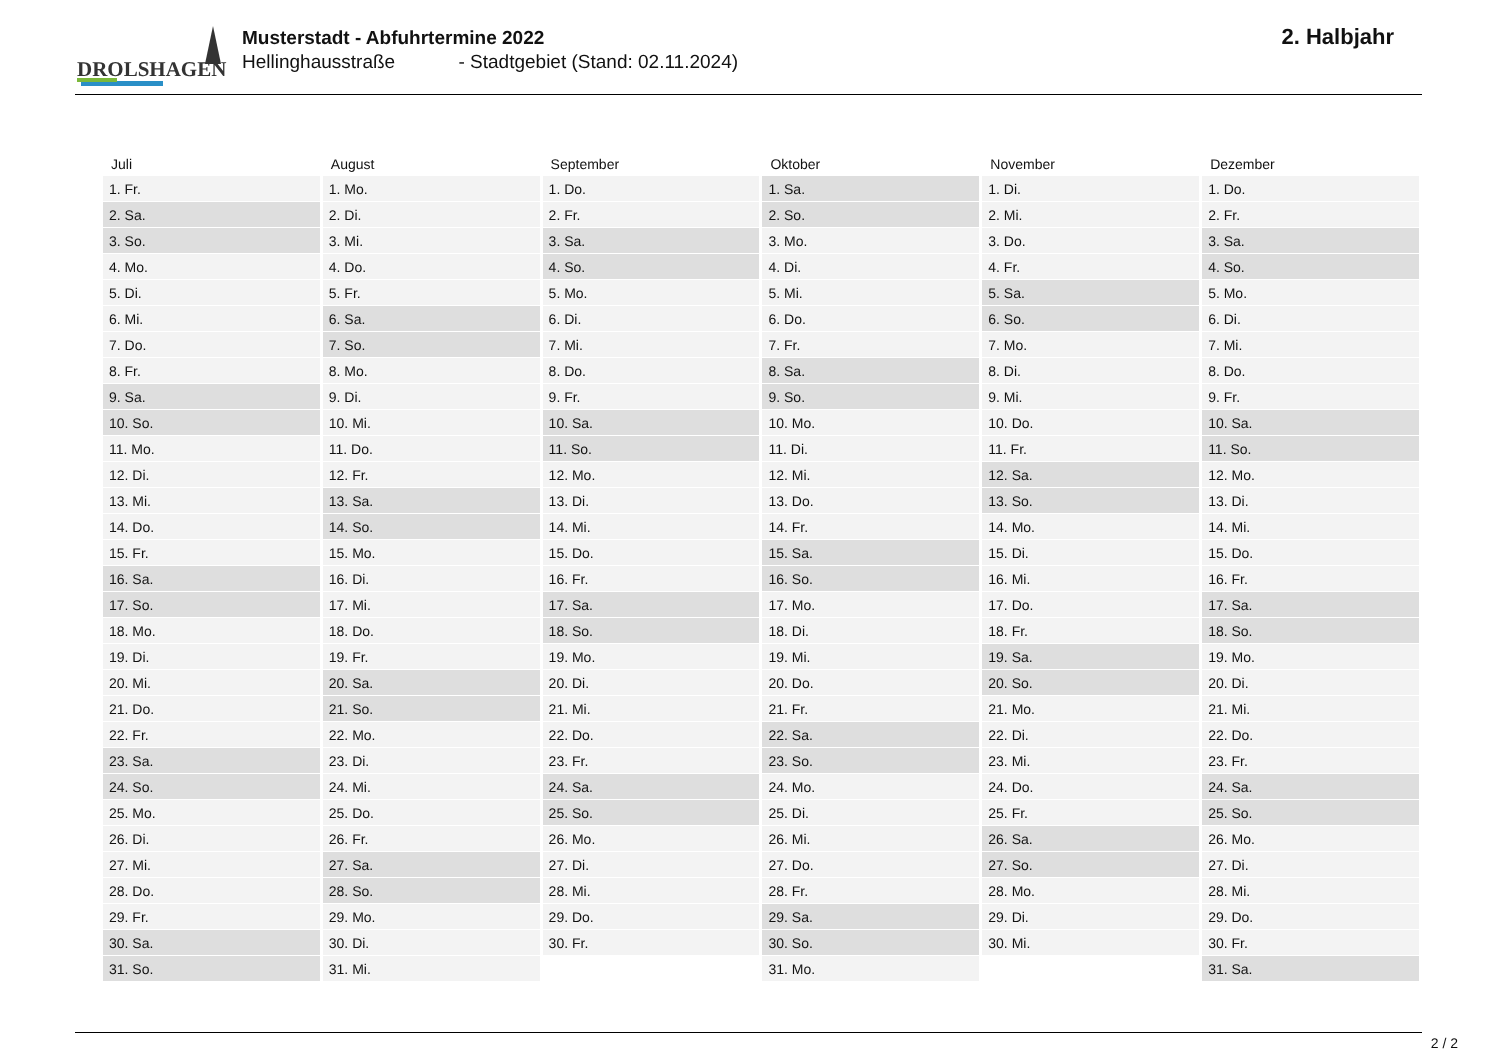DROLSHAGEN
Musterstadt - Abfuhrtermine 2022
Hellinghausstraße - Stadtgebiet (Stand: 02.11.2024)
2. Halbjahr
| Juli | August | September | Oktober | November | Dezember |
| --- | --- | --- | --- | --- | --- |
| 1. Fr. | 1. Mo. | 1. Do. | 1. Sa. | 1. Di. | 1. Do. |
| 2. Sa. | 2. Di. | 2. Fr. | 2. So. | 2. Mi. | 2. Fr. |
| 3. So. | 3. Mi. | 3. Sa. | 3. Mo. | 3. Do. | 3. Sa. |
| 4. Mo. | 4. Do. | 4. So. | 4. Di. | 4. Fr. | 4. So. |
| 5. Di. | 5. Fr. | 5. Mo. | 5. Mi. | 5. Sa. | 5. Mo. |
| 6. Mi. | 6. Sa. | 6. Di. | 6. Do. | 6. So. | 6. Di. |
| 7. Do. | 7. So. | 7. Mi. | 7. Fr. | 7. Mo. | 7. Mi. |
| 8. Fr. | 8. Mo. | 8. Do. | 8. Sa. | 8. Di. | 8. Do. |
| 9. Sa. | 9. Di. | 9. Fr. | 9. So. | 9. Mi. | 9. Fr. |
| 10. So. | 10. Mi. | 10. Sa. | 10. Mo. | 10. Do. | 10. Sa. |
| 11. Mo. | 11. Do. | 11. So. | 11. Di. | 11. Fr. | 11. So. |
| 12. Di. | 12. Fr. | 12. Mo. | 12. Mi. | 12. Sa. | 12. Mo. |
| 13. Mi. | 13. Sa. | 13. Di. | 13. Do. | 13. So. | 13. Di. |
| 14. Do. | 14. So. | 14. Mi. | 14. Fr. | 14. Mo. | 14. Mi. |
| 15. Fr. | 15. Mo. | 15. Do. | 15. Sa. | 15. Di. | 15. Do. |
| 16. Sa. | 16. Di. | 16. Fr. | 16. So. | 16. Mi. | 16. Fr. |
| 17. So. | 17. Mi. | 17. Sa. | 17. Mo. | 17. Do. | 17. Sa. |
| 18. Mo. | 18. Do. | 18. So. | 18. Di. | 18. Fr. | 18. So. |
| 19. Di. | 19. Fr. | 19. Mo. | 19. Mi. | 19. Sa. | 19. Mo. |
| 20. Mi. | 20. Sa. | 20. Di. | 20. Do. | 20. So. | 20. Di. |
| 21. Do. | 21. So. | 21. Mi. | 21. Fr. | 21. Mo. | 21. Mi. |
| 22. Fr. | 22. Mo. | 22. Do. | 22. Sa. | 22. Di. | 22. Do. |
| 23. Sa. | 23. Di. | 23. Fr. | 23. So. | 23. Mi. | 23. Fr. |
| 24. So. | 24. Mi. | 24. Sa. | 24. Mo. | 24. Do. | 24. Sa. |
| 25. Mo. | 25. Do. | 25. So. | 25. Di. | 25. Fr. | 25. So. |
| 26. Di. | 26. Fr. | 26. Mo. | 26. Mi. | 26. Sa. | 26. Mo. |
| 27. Mi. | 27. Sa. | 27. Di. | 27. Do. | 27. So. | 27. Di. |
| 28. Do. | 28. So. | 28. Mi. | 28. Fr. | 28. Mo. | 28. Mi. |
| 29. Fr. | 29. Mo. | 29. Do. | 29. Sa. | 29. Di. | 29. Do. |
| 30. Sa. | 30. Di. | 30. Fr. | 30. So. | 30. Mi. | 30. Fr. |
| 31. So. | 31. Mi. | | 31. Mo. | | 31. Sa. |
2 / 2